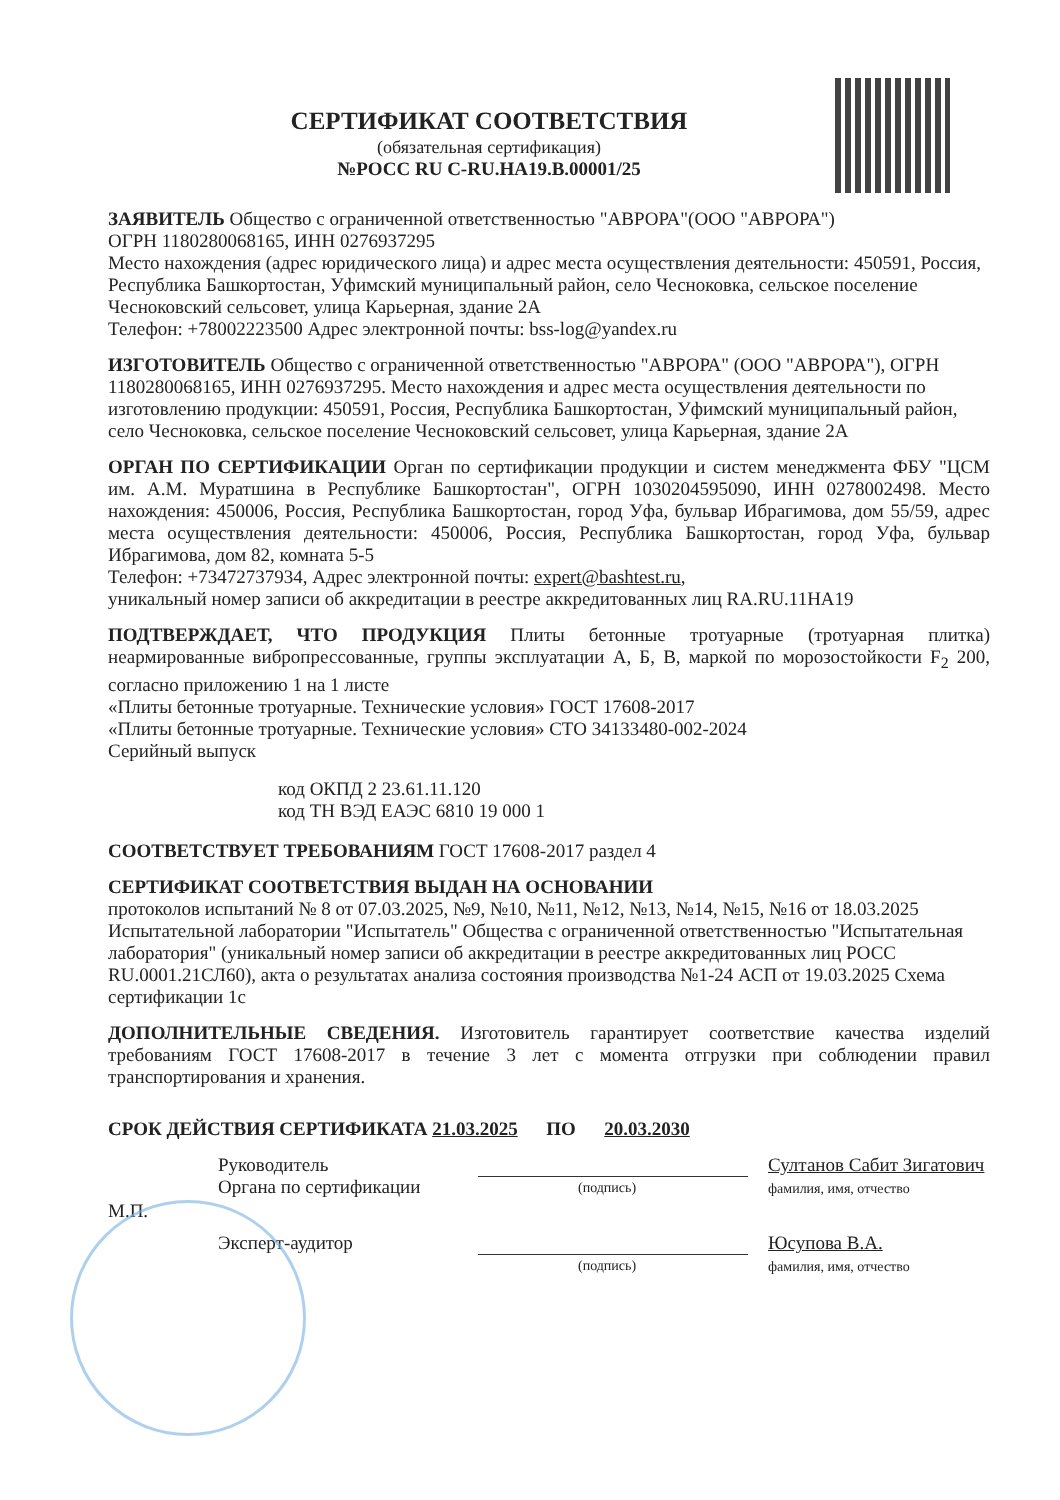СЕРТИФИКАТ СООТВЕТСТВИЯ
(обязательная сертификация)
№РОСС RU C-RU.НА19.В.00001/25
ЗАЯВИТЕЛЬ Общество с ограниченной ответственностью "АВРОРА"(ООО "АВРОРА")
ОГРН 1180280068165, ИНН 0276937295
Место нахождения (адрес юридического лица) и адрес места осуществления деятельности: 450591, Россия, Республика Башкортостан, Уфимский муниципальный район, село Чесноковка, сельское поселение Чесноковский сельсовет, улица Карьерная, здание 2А
Телефон: +78002223500 Адрес электронной почты: bss-log@yandex.ru
ИЗГОТОВИТЕЛЬ Общество с ограниченной ответственностью "АВРОРА" (ООО "АВРОРА"), ОГРН 1180280068165, ИНН 0276937295. Место нахождения и адрес места осуществления деятельности по изготовлению продукции: 450591, Россия, Республика Башкортостан, Уфимский муниципальный район, село Чесноковка, сельское поселение Чесноковский сельсовет, улица Карьерная, здание 2А
ОРГАН ПО СЕРТИФИКАЦИИ Орган по сертификации продукции и систем менеджмента ФБУ "ЦСМ им. А.М. Муратшина в Республике Башкортостан", ОГРН 1030204595090, ИНН 0278002498. Место нахождения: 450006, Россия, Республика Башкортостан, город Уфа, бульвар Ибрагимова, дом 55/59, адрес места осуществления деятельности: 450006, Россия, Республика Башкортостан, город Уфа, бульвар Ибрагимова, дом 82, комната 5-5
Телефон: +73472737934, Адрес электронной почты: expert@bashtest.ru,
уникальный номер записи об аккредитации в реестре аккредитованных лиц RA.RU.11НА19
ПОДТВЕРЖДАЕТ, ЧТО ПРОДУКЦИЯ Плиты бетонные тротуарные (тротуарная плитка) неармированные вибропрессованные, группы эксплуатации А, Б, В, маркой по морозостойкости F<sub>2</sub> 200, согласно приложению 1 на 1 листе
«Плиты бетонные тротуарные. Технические условия» ГОСТ 17608-2017
«Плиты бетонные тротуарные. Технические условия» СТО 34133480-002-2024
Серийный выпуск
код ОКПД 2 23.61.11.120
код ТН ВЭД ЕАЭС 6810 19 000 1
СООТВЕТСТВУЕТ ТРЕБОВАНИЯМ ГОСТ 17608-2017 раздел 4
СЕРТИФИКАТ СООТВЕТСТВИЯ ВЫДАН НА ОСНОВАНИИ
протоколов испытаний № 8 от 07.03.2025, №9, №10, №11, №12, №13, №14, №15, №16 от 18.03.2025 Испытательной лаборатории "Испытатель" Общества с ограниченной ответственностью "Испытательная лаборатория" (уникальный номер записи об аккредитации в реестре аккредитованных лиц РОСС RU.0001.21СЛ60), акта о результатах анализа состояния производства №1-24 АСП от 19.03.2025 Схема сертификации 1с
ДОПОЛНИТЕЛЬНЫЕ СВЕДЕНИЯ. Изготовитель гарантирует соответствие качества изделий требованиям ГОСТ 17608-2017 в течение 3 лет с момента отгрузки при соблюдении правил транспортирования и хранения.
СРОК ДЕЙСТВИЯ СЕРТИФИКАТА 21.03.2025 ПО 20.03.2030
Руководитель
Органа по сертификации
(подпись)
Султанов Сабит Зигатович
фамилия, имя, отчество
М.П.
Эксперт-аудитор
(подпись)
Юсупова В.А.
фамилия, имя, отчество